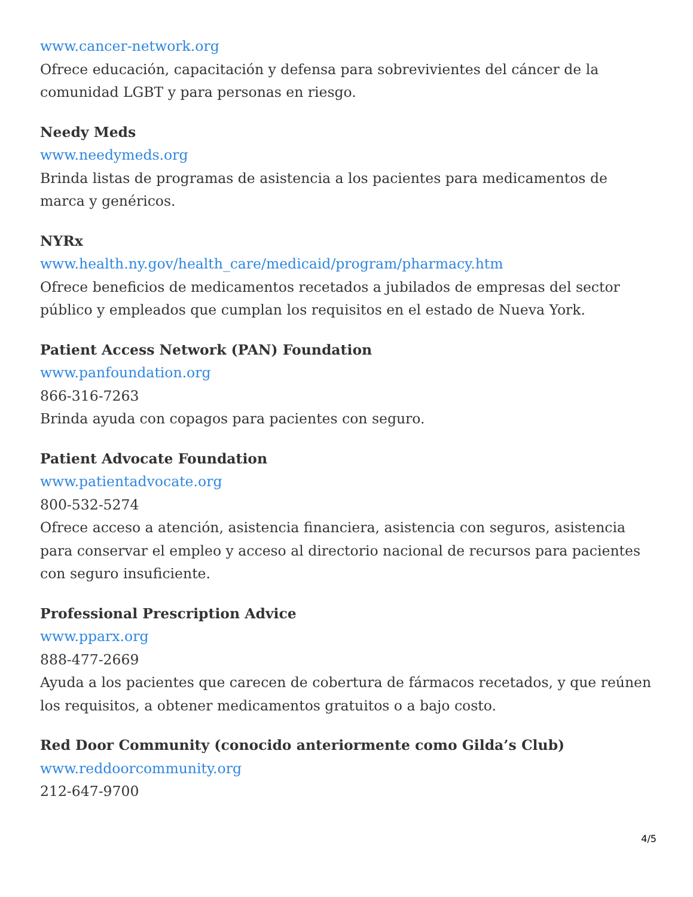www.cancer-network.org
Ofrece educación, capacitación y defensa para sobrevivientes del cáncer de la comunidad LGBT y para personas en riesgo.
Needy Meds
www.needymeds.org
Brinda listas de programas de asistencia a los pacientes para medicamentos de marca y genéricos.
NYRx
www.health.ny.gov/health_care/medicaid/program/pharmacy.htm
Ofrece beneficios de medicamentos recetados a jubilados de empresas del sector público y empleados que cumplan los requisitos en el estado de Nueva York.
Patient Access Network (PAN) Foundation
www.panfoundation.org
866-316-7263
Brinda ayuda con copagos para pacientes con seguro.
Patient Advocate Foundation
www.patientadvocate.org
800-532-5274
Ofrece acceso a atención, asistencia financiera, asistencia con seguros, asistencia para conservar el empleo y acceso al directorio nacional de recursos para pacientes con seguro insuficiente.
Professional Prescription Advice
www.pparx.org
888-477-2669
Ayuda a los pacientes que carecen de cobertura de fármacos recetados, y que reúnen los requisitos, a obtener medicamentos gratuitos o a bajo costo.
Red Door Community (conocido anteriormente como Gilda’s Club)
www.reddoorcommunity.org
212-647-9700
4/5